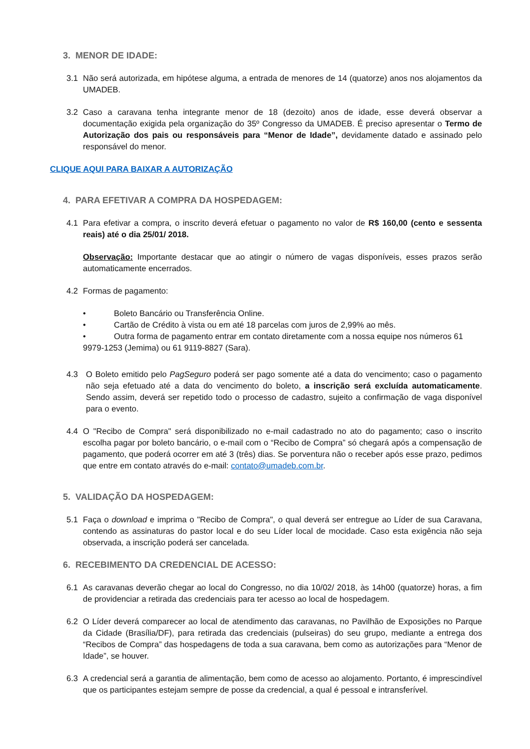3. MENOR DE IDADE:
3.1 Não será autorizada, em hipótese alguma, a entrada de menores de 14 (quatorze) anos nos alojamentos da UMADEB.
3.2 Caso a caravana tenha integrante menor de 18 (dezoito) anos de idade, esse deverá observar a documentação exigida pela organização do 35º Congresso da UMADEB. É preciso apresentar o Termo de Autorização dos pais ou responsáveis para “Menor de Idade”, devidamente datado e assinado pelo responsável do menor.
CLIQUE AQUI PARA BAIXAR A AUTORIZAÇÃO
4. PARA EFETIVAR A COMPRA DA HOSPEDAGEM:
4.1 Para efetivar a compra, o inscrito deverá efetuar o pagamento no valor de R$ 160,00 (cento e sessenta reais) até o dia 25/01/ 2018.
Observação: Importante destacar que ao atingir o número de vagas disponíveis, esses prazos serão automaticamente encerrados.
4.2 Formas de pagamento:
• Boleto Bancário ou Transferência Online.
• Cartão de Crédito à vista ou em até 18 parcelas com juros de 2,99% ao mês.
• Outra forma de pagamento entrar em contato diretamente com a nossa equipe nos números 61 9979-1253 (Jemima) ou 61 9119-8827 (Sara).
4.3 O Boleto emitido pelo PagSeguro poderá ser pago somente até a data do vencimento; caso o pagamento não seja efetuado até a data do vencimento do boleto, a inscrição será excluída automaticamente. Sendo assim, deverá ser repetido todo o processo de cadastro, sujeito a confirmação de vaga disponível para o evento.
4.4 O "Recibo de Compra" será disponibilizado no e-mail cadastrado no ato do pagamento; caso o inscrito escolha pagar por boleto bancário, o e-mail com o “Recibo de Compra” só chegará após a compensação de pagamento, que poderá ocorrer em até 3 (três) dias. Se porventura não o receber após esse prazo, pedimos que entre em contato através do e-mail: contato@umadeb.com.br.
5. VALIDAÇÃO DA HOSPEDAGEM:
5.1 Faça o download e imprima o "Recibo de Compra", o qual deverá ser entregue ao Líder de sua Caravana, contendo as assinaturas do pastor local e do seu Líder local de mocidade. Caso esta exigência não seja observada, a inscrição poderá ser cancelada.
6. RECEBIMENTO DA CREDENCIAL DE ACESSO:
6.1 As caravanas deverão chegar ao local do Congresso, no dia 10/02/ 2018, às 14h00 (quatorze) horas, a fim de providenciar a retirada das credenciais para ter acesso ao local de hospedagem.
6.2 O Líder deverá comparecer ao local de atendimento das caravanas, no Pavilhão de Exposições no Parque da Cidade (Brasília/DF), para retirada das credenciais (pulseiras) do seu grupo, mediante a entrega dos “Recibos de Compra” das hospedagens de toda a sua caravana, bem como as autorizações para “Menor de Idade”, se houver.
6.3 A credencial será a garantia de alimentação, bem como de acesso ao alojamento. Portanto, é imprescindível que os participantes estejam sempre de posse da credencial, a qual é pessoal e intransferível.